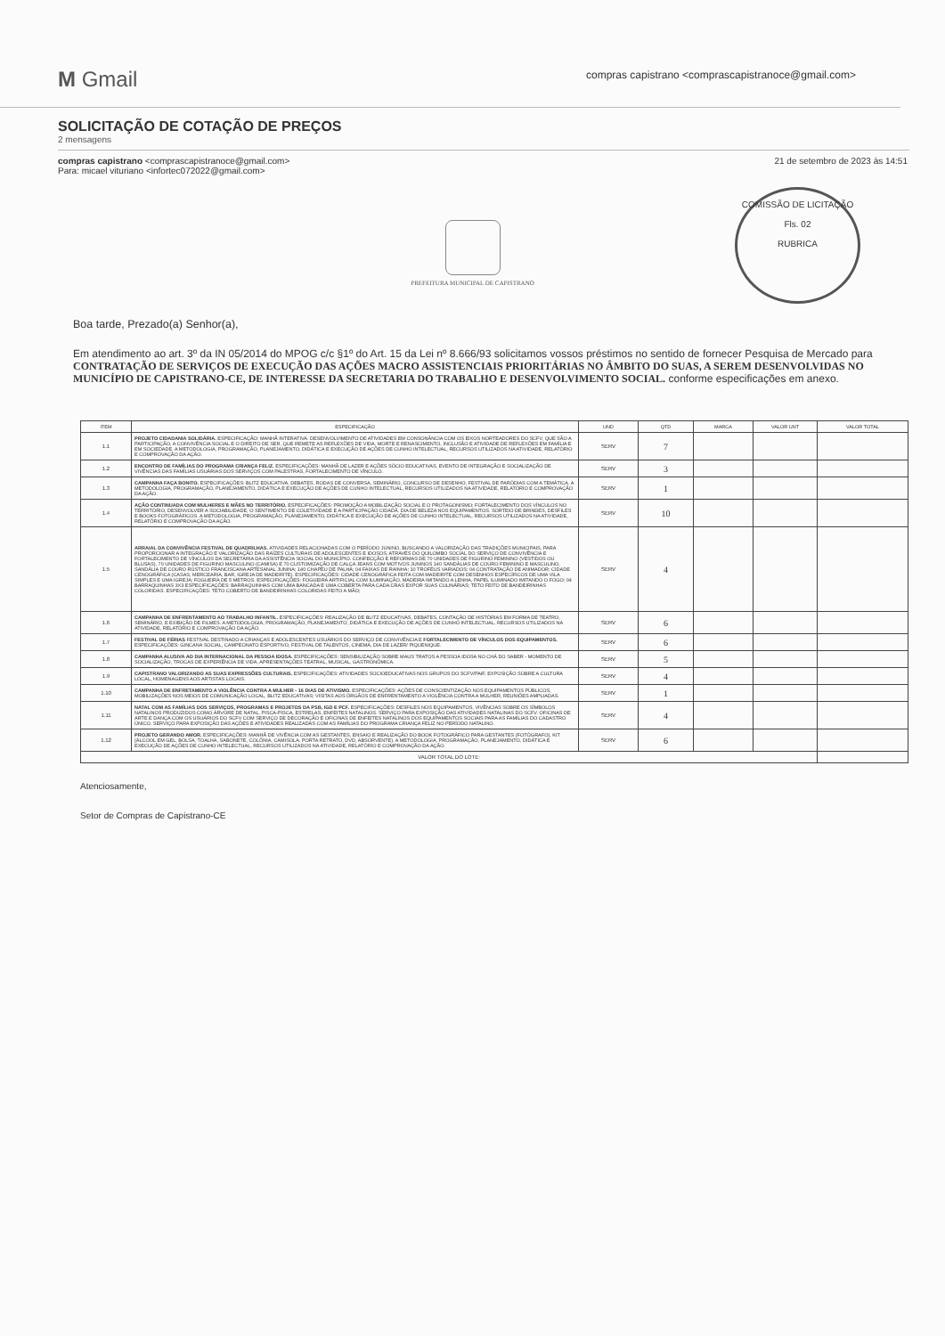M Gmail
compras capistrano <comprascapistranoce@gmail.com>
SOLICITAÇÃO DE COTAÇÃO DE PREÇOS
2 mensagens
compras capistrano <comprascapistranoce@gmail.com>
Para: micael vituriano <infortec072022@gmail.com>
21 de setembro de 2023 às 14:51
PREFEITURA MUNICIPAL DE CAPISTRANO
COMISSÃO DE LICITAÇÃO
Fls. 02
RUBRICA
Boa tarde, Prezado(a) Senhor(a),
Em atendimento ao art. 3º da IN 05/2014 do MPOG c/c §1º do Art. 15 da Lei nº 8.666/93 solicitamos vossos préstimos no sentido de fornecer Pesquisa de Mercado para CONTRATAÇÃO DE SERVIÇOS DE EXECUÇÃO DAS AÇÕES MACRO ASSISTENCIAIS PRIORITÁRIAS NO ÂMBITO DO SUAS, A SEREM DESENVOLVIDAS NO MUNICÍPIO DE CAPISTRANO-CE, DE INTERESSE DA SECRETARIA DO TRABALHO E DESENVOLVIMENTO SOCIAL. conforme especificações em anexo.
| ITEM | ESPECIFICAÇÃO | UND | QTD | MARCA | VALOR UNT | VALOR TOTAL |
| --- | --- | --- | --- | --- | --- | --- |
| 1.1 | PROJETO CIDADANIA SOLIDÁRIA. ESPECIFICAÇÃO: MANHÃ INTERATIVA. DESENVOLVIMENTO DE ATIVIDADES EM CONSONÂNCIA COM OS EIXOS NORTEADORES DO SCFV, QUE SÃO A PARTICIPAÇÃO, A CONVIVÊNCIA SOCIAL E O DIREITO DE SER, QUE REMETE AS REFLEXÕES DE VIDA, MORTE E RENASCIMENTO, INCLUSÃO E ATIVIDADE DE REFLEXÕES EM FAMÍLIA E EM SOCIEDADE. A METODOLOGIA, PROGRAMAÇÃO, PLANEJAMENTO, DIDÁTICA E EXECUÇÃO DE AÇÕES DE CUNHO INTELECTUAL, RECURSOS UTILIZADOS NA ATIVIDADE, RELATÓRIO E COMPROVAÇÃO DA AÇÃO. | SERV | 7 | | | |
| 1.2 | ENCONTRO DE FAMÍLIAS DO PROGRAMA CRIANÇA FELIZ. ESPECIFICAÇÕES: MANHÃ DE LAZER E AÇÕES SÓCIO EDUCATIVAS, EVENTO DE INTEGRAÇÃO E SOCIALIZAÇÃO DE VIVÊNCIAS DAS FAMÍLIAS USUÁRIAS DOS SERVIÇOS COM PALESTRAS, FORTALECIMENTO DE VÍNCULO. | SERV | 3 | | | |
| 1.3 | CAMPANHA FAÇA BONITO. ESPECIFICAÇÕES: BLITZ EDUCATIVA, DEBATES, RODAS DE CONVERSA, SEMINÁRIO, CONCURSO DE DESENHO, FESTIVAL DE PARÓDIAS COM A TEMÁTICA. A METODOLOGIA, PROGRAMAÇÃO, PLANEJAMENTO, DIDÁTICA E EXECUÇÃO DE AÇÕES DE CUNHO INTELECTUAL, RECURSOS UTILIZADOS NA ATIVIDADE, RELATÓRIO E COMPROVAÇÃO DA AÇÃO. | SERV | 1 | | | |
| 1.4 | AÇÃO CONTINUADA COM MULHERES E MÃES NO TERRITÓRIO. ESPECIFICAÇÕES: PROMOÇÃO A MOBILIZAÇÃO SOCIAL E O PROTAGONISMO; FORTALECIMENTO DOS VÍNCULOS NO TERRITÓRIO, DESENVOLVER A SOCIABILIDADE, O SENTIMENTO DE COLETIVIDADE E A PARTICIPAÇÃO CIDADÃ. DIA DE BELEZA NOS EQUIPAMENTOS. SORTEIO DE BRINDES, DESFILES E BOOKS FOTOGRÁFICOS. A METODOLOGIA, PROGRAMAÇÃO, PLANEJAMENTO, DIDÁTICA E EXECUÇÃO DE AÇÕES DE CUNHO INTELECTUAL, RECURSOS UTILIZADOS NA ATIVIDADE, RELATÓRIO E COMPROVAÇÃO DA AÇÃO. | SERV | 10 | | | |
| 1.5 | ARRAIAL DA CONVIVÊNCIA FESTIVAL DE QUADRILHAS. ATIVIDADES RELACIONADAS COM O PERÍODO JUNINO, BUSCANDO A VALORIZAÇÃO DAS TRADIÇÕES MUNICIPAIS, PARA PROPORCIONAR A INTEGRAÇÃO E VALORIZAÇÃO DAS RAÍZES CULTURAIS DE ADOLESCENTES E IDOSOS, ATRAVÉS DO QUILOMBO SOCIAL DO SERVIÇO DE CONVIVÊNCIA E FORTALECIMENTO DE VÍNCULOS DA SECRETARIA DA ASSISTÊNCIA SOCIAL DO MUNICÍPIO. CONFECÇÃO E REFORMAS DE 70 UNIDADES DE FIGURINO FEMININO (VESTIDOS OU BLUSAS), 70 UNIDADES DE FIGURINO MASCULINO (CAMISA) E 70 CUSTOMIZAÇÃO DE CALÇA JEANS COM MOTIVOS JUNINOS 140 SANDÁLIAS DE COURO FEMININO E MASCULINO, SANDÁLIA DE COURO RÚSTICO FRANCISCANA ARTESANAL JUNINA; 140 CHAPÉU DE PALHA; 04 FAIXAS DE RAINHA; 10 TROFÉUS VARIADOS; 04 CONTRATAÇÃO DE ANIMADOR; CIDADE CENOGRÁFICA (CASAS, MERCEARIA, BAR, IGREJA DE MADEIRITE). ESPECIFICAÇÕES: CIDADE CENOGRÁFICA FEITA COM MADEIRITE COM DESENHOS ESPECÍFICOS DE UMA VILA SIMPLES E UMA IGREJA; FOGUEIRA DE 5 METROS. ESPECIFICAÇÕES: FOGUEIRA ARTIFICIAL COM ILUMINAÇÃO, MADEIRA IMITANDO A LENHA, PAPEL ILUMINADO IMITANDO O FOGO; 04 BARRAQUINHAS 3X3 ESPECIFICAÇÕES: BARRAQUINHAS COM UMA BANCADA E UMA COBERTA PARA CADA CRAS EXPOR SUAS CULINÁRIAS; TETO FEITO DE BANDEIRINHAS COLORIDAS. ESPECIFICAÇÕES: TETO COBERTO DE BANDEIRINHAS COLORIDAS FEITO A MÃO; | SERV | 4 | | | |
| 1.6 | CAMPANHA DE ENFRENTAMENTO AO TRABALHO INFANTIL. ESPECIFICAÇÕES: REALIZAÇÃO DE BLITZ EDUCATIVAS, DEBATES, CONTAÇÃO DE HISTÓRIAS EM FORMA DE TEATRO, SEMINÁRIO, E EXIBIÇÃO DE FILMES. A METODOLOGIA, PROGRAMAÇÃO, PLANEJAMENTO, DIDÁTICA E EXECUÇÃO DE AÇÕES DE CUNHO INTELECTUAL, RECURSOS UTILIZADOS NA ATIVIDADE, RELATÓRIO E COMPROVAÇÃO DA AÇÃO. | SERV | 6 | | | |
| 1.7 | FESTIVAL DE FÉRIAS FESTIVAL DESTINADO A CRIANÇAS E ADOLESCENTES USUÁRIOS DO SERVIÇO DE CONVIVÊNCIA E FORTALECIMENTO DE VÍNCULOS DOS EQUIPAMENTOS. ESPECIFICAÇÕES: GINCANA SOCIAL, CAMPEONATO ESPORTIVO, FESTIVAL DE TALENTOS, CINEMA, DIA DE LAZER/ PIQUENIQUE. | SERV | 6 | | | |
| 1.8 | CAMPANHA ALUSIVA AO DIA INTERNACIONAL DA PESSOA IDOSA. ESPECIFICAÇÕES: SENSIBILIZAÇÃO SOBRE MAUS TRATOS A PESSOA IDOSA NO CHÁ DO SABER - MOMENTO DE SOCIALIZAÇÃO, TROCAS DE EXPERIÊNCIA DE VIDA, APRESENTAÇÕES TEATRAL, MUSICAL, GASTRONÔMICA. | SERV | 5 | | | |
| 1.9 | CAPISTRANO VALORIZANDO AS SUAS EXPRESSÕES CULTURAIS. ESPECIFICAÇÕES: ATIVIDADES SOCIOEDUCATIVAS NOS GRUPOS DO SCFV/PAIF, EXPOSIÇÃO SOBRE A CULTURA LOCAL, HOMENAGENS AOS ARTISTAS LOCAIS. | SERV | 4 | | | |
| 1.10 | CAMPANHA DE ENFRETAMENTO A VIOLÊNCIA CONTRA A MULHER - 16 DIAS DE ATIVISMO. ESPECIFICAÇÕES: AÇÕES DE CONSCIENTIZAÇÃO NOS EQUIPAMENTOS PÚBLICOS, MOBILIZAÇÕES NOS MEIOS DE COMUNICAÇÃO LOCAL, BLITZ EDUCATIVAS; VISITAS AOS ÓRGÃOS DE ENFRENTAMENTO A VIOLÊNCIA CONTRA A MULHER, REUNIÕES AMPLIADAS. | SERV | 1 | | | |
| 1.11 | NATAL COM AS FAMÍLIAS DOS SERVIÇOS, PROGRAMAS E PROJETOS DA PSB, IGD E PCF. ESPECIFICAÇÕES: DESFILES NOS EQUIPAMENTOS, VIVÊNCIAS SOBRE OS SÍMBOLOS NATALINOS PRODUZIDOS COMO ÁRVORE DE NATAL, PISCA-PISCA, ESTRELAS, ENFEITES NATALINOS. SERVIÇO PARA EXPOSIÇÃO DAS ATIVIDADES NATALINAS DO SCFV. OFICINAS DE ARTE E DANÇA COM OS USUÁRIOS DO SCFV COM SERVIÇO DE DECORAÇÃO E OFICINAS DE ENFEITES NATALINOS DOS EQUIPAMENTOS SOCIAIS PARA AS FAMÍLIAS DO CADASTRO ÚNICO. SERVIÇO PARA EXPOSIÇÃO DAS AÇÕES E ATIVIDADES REALIZADAS COM AS FAMÍLIAS DO PROGRAMA CRIANÇA FELIZ NO PERÍODO NATALINO. | SERV | 4 | | | |
| 1.12 | PROJETO GERANDO AMOR. ESPECIFICAÇÕES: MANHÃ DE VIVÊNCIA COM AS GESTANTES, ENSAIO E REALIZAÇÃO DO BOOK FOTOGRÁFICO PARA GESTANTES (FOTÓGRAFO), KIT (ÁLCOOL EM GEL, BOLSA, TOALHA, SABONETE, COLÔNIA, CAMISOLA, PORTA RETRATO, DVD, ABSORVENTE). A METODOLOGIA, PROGRAMAÇÃO, PLANEJAMENTO, DIDÁTICA E EXECUÇÃO DE AÇÕES DE CUNHO INTELECTUAL, RECURSOS UTILIZADOS NA ATIVIDADE, RELATÓRIO E COMPROVAÇÃO DA AÇÃO. | SERV | 6 | | | |
| VALOR TOTAL DO LOTE: | | | | | | |
Atenciosamente,
Setor de Compras de Capistrano-CE